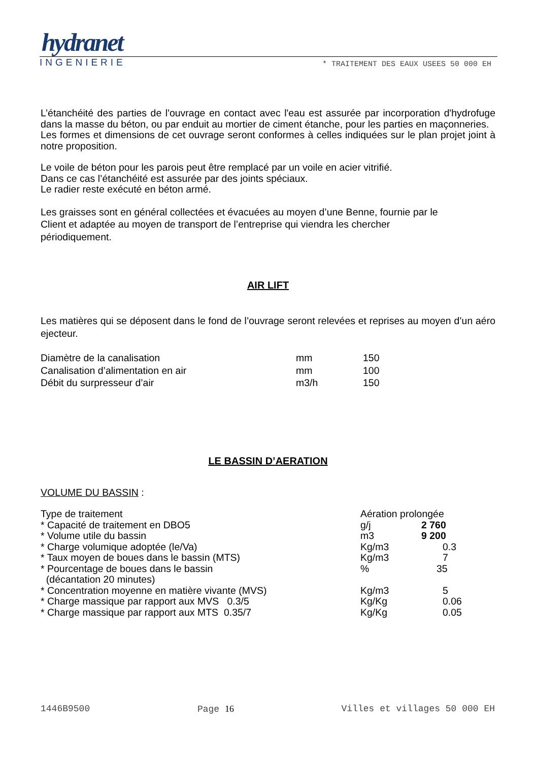hydranet
INGENIERIE * TRAITEMENT DES EAUX USEES 50 000 EH
L’étanchéité des parties de l'ouvrage en contact avec l'eau est assurée par incorporation d'hydrofuge dans la masse du béton, ou par enduit au mortier de ciment étanche, pour les parties en maçonneries.
Les formes et dimensions de cet ouvrage seront conformes à celles indiquées sur le plan projet joint à notre proposition.
Le voile de béton pour les parois peut être remplacé par un voile en acier vitrifié.
Dans ce cas l’étanchéité est assurée par des joints spéciaux.
Le radier reste exécuté en béton armé.
Les graisses sont en général collectées et évacuées au moyen d’une Benne, fournie par le
Client et adaptée au moyen de transport de l’entreprise qui viendra les chercher
périodiquement.
AIR LIFT
Les matières qui se déposent dans le fond de l’ouvrage seront relevées et reprises au moyen d’un aéro ejecteur.
| Diamètre de la canalisation | mm | 150 |
| Canalisation d’alimentation en air | mm | 100 |
| Débit du surpresseur d’air | m3/h | 150 |
LE BASSIN D’AERATION
VOLUME DU BASSIN :
| Type de traitement | Aération prolongée | |
| * Capacité de traitement en DBO5 | g/j | 2 760 |
| * Volume utile du bassin | m3 | 9 200 |
| * Charge volumique adoptée (le/Va) | Kg/m3 | 0.3 |
| * Taux moyen de boues dans le bassin (MTS) | Kg/m3 | 7 |
| * Pourcentage de boues dans le bassin (décantation 20 minutes) | % | 35 |
| * Concentration moyenne en matière vivante (MVS) | Kg/m3 | 5 |
| * Charge massique par rapport aux MVS 0.3/5 | Kg/Kg | 0.06 |
| * Charge massique par rapport aux MTS 0.35/7 | Kg/Kg | 0.05 |
1446B9500 Page 16 Villes et villages 50 000 EH